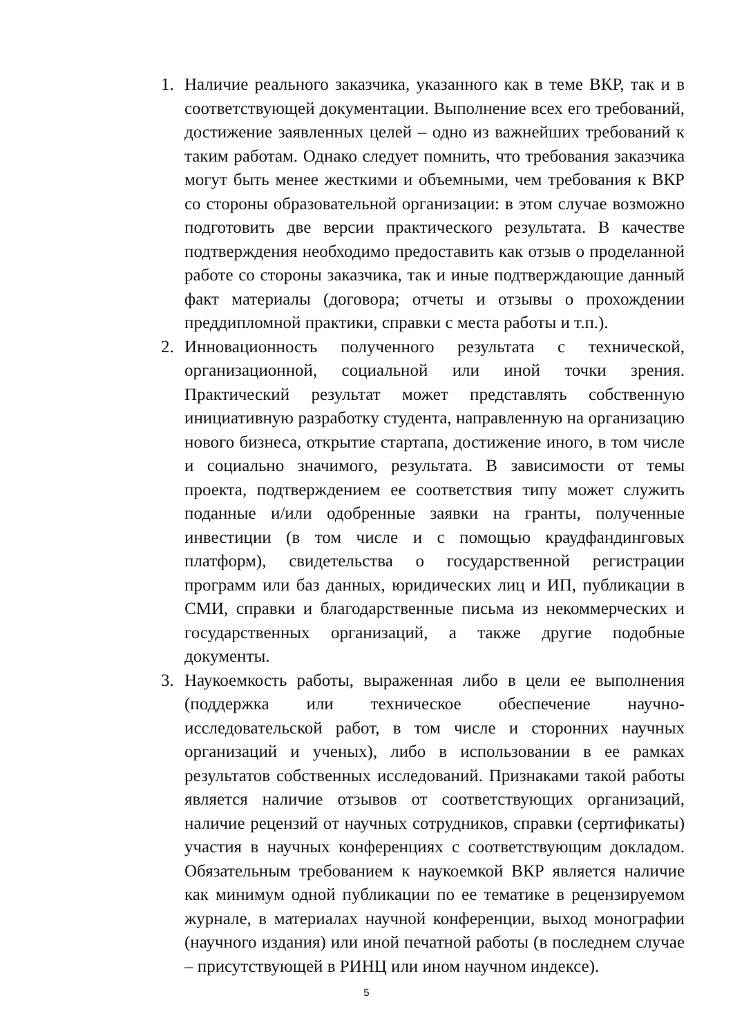1. Наличие реального заказчика, указанного как в теме ВКР, так и в соответствующей документации. Выполнение всех его требований, достижение заявленных целей – одно из важнейших требований к таким работам. Однако следует помнить, что требования заказчика могут быть менее жесткими и объемными, чем требования к ВКР со стороны образовательной организации: в этом случае возможно подготовить две версии практического результата. В качестве подтверждения необходимо предоставить как отзыв о проделанной работе со стороны заказчика, так и иные подтверждающие данный факт материалы (договора; отчеты и отзывы о прохождении преддипломной практики, справки с места работы и т.п.).
2. Инновационность полученного результата с технической, организационной, социальной или иной точки зрения. Практический результат может представлять собственную инициативную разработку студента, направленную на организацию нового бизнеса, открытие стартапа, достижение иного, в том числе и социально значимого, результата. В зависимости от темы проекта, подтверждением ее соответствия типу может служить поданные и/или одобренные заявки на гранты, полученные инвестиции (в том числе и с помощью краудфандинговых платформ), свидетельства о государственной регистрации программ или баз данных, юридических лиц и ИП, публикации в СМИ, справки и благодарственные письма из некоммерческих и государственных организаций, а также другие подобные документы.
3. Наукоемкость работы, выраженная либо в цели ее выполнения (поддержка или техническое обеспечение научно-исследовательской работ, в том числе и сторонних научных организаций и ученых), либо в использовании в ее рамках результатов собственных исследований. Признаками такой работы является наличие отзывов от соответствующих организаций, наличие рецензий от научных сотрудников, справки (сертификаты) участия в научных конференциях с соответствующим докладом. Обязательным требованием к наукоемкой ВКР является наличие как минимум одной публикации по ее тематике в рецензируемом журнале, в материалах научной конференции, выход монографии (научного издания) или иной печатной работы (в последнем случае – присутствующей в РИНЦ или ином научном индексе).
5